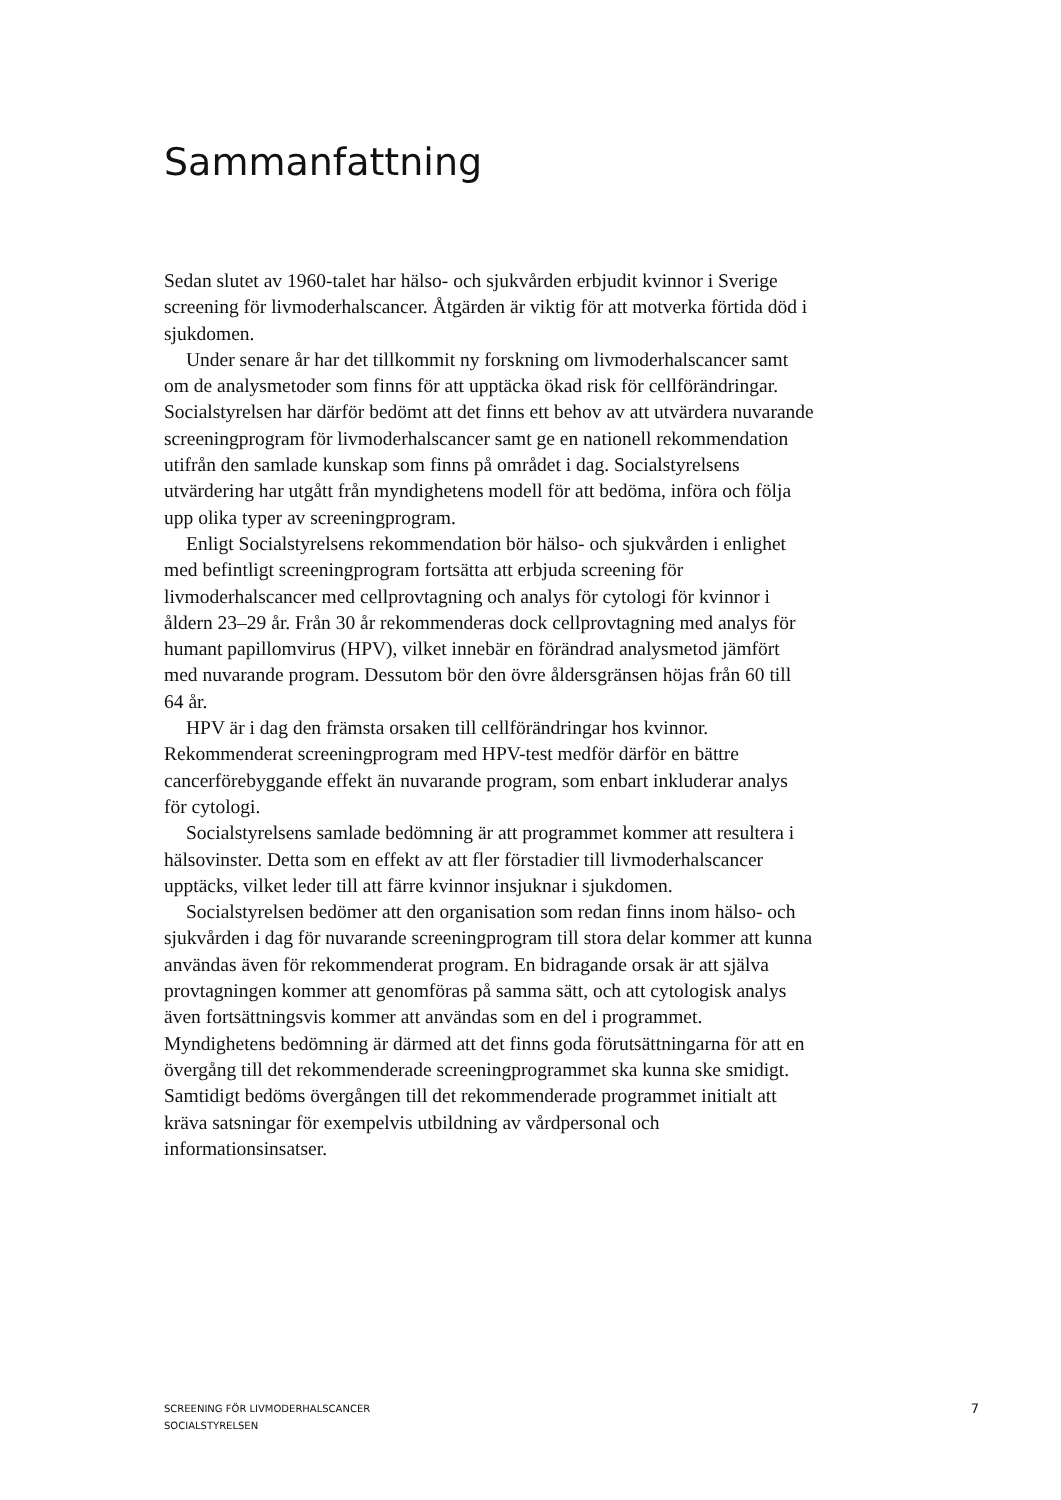Sammanfattning
Sedan slutet av 1960-talet har hälso- och sjukvården erbjudit kvinnor i Sverige screening för livmoderhalscancer. Åtgärden är viktig för att motverka förtida död i sjukdomen.
Under senare år har det tillkommit ny forskning om livmoderhalscancer samt om de analysmetoder som finns för att upptäcka ökad risk för cellförändringar. Socialstyrelsen har därför bedömt att det finns ett behov av att utvärdera nuvarande screeningprogram för livmoderhalscancer samt ge en nationell rekommendation utifrån den samlade kunskap som finns på området i dag. Socialstyrelsens utvärdering har utgått från myndighetens modell för att bedöma, införa och följa upp olika typer av screeningprogram.
Enligt Socialstyrelsens rekommendation bör hälso- och sjukvården i enlighet med befintligt screeningprogram fortsätta att erbjuda screening för livmoderhalscancer med cellprovtagning och analys för cytologi för kvinnor i åldern 23–29 år. Från 30 år rekommenderas dock cellprovtagning med analys för humant papillomvirus (HPV), vilket innebär en förändrad analysmetod jämfört med nuvarande program. Dessutom bör den övre åldersgränsen höjas från 60 till 64 år.
HPV är i dag den främsta orsaken till cellförändringar hos kvinnor. Rekommenderat screeningprogram med HPV-test medför därför en bättre cancerförebyggande effekt än nuvarande program, som enbart inkluderar analys för cytologi.
Socialstyrelsens samlade bedömning är att programmet kommer att resultera i hälsovinster. Detta som en effekt av att fler förstadier till livmoderhalscancer upptäcks, vilket leder till att färre kvinnor insjuknar i sjukdomen.
Socialstyrelsen bedömer att den organisation som redan finns inom hälso- och sjukvården i dag för nuvarande screeningprogram till stora delar kommer att kunna användas även för rekommenderat program. En bidragande orsak är att själva provtagningen kommer att genomföras på samma sätt, och att cytologisk analys även fortsättningsvis kommer att användas som en del i programmet. Myndighetens bedömning är därmed att det finns goda förutsättningarna för att en övergång till det rekommenderade screeningprogrammet ska kunna ske smidigt. Samtidigt bedöms övergången till det rekommenderade programmet initialt att kräva satsningar för exempelvis utbildning av vårdpersonal och informationsinsatser.
SCREENING FÖR LIVMODERHALSCANCER
SOCIALSTYRELSEN
7